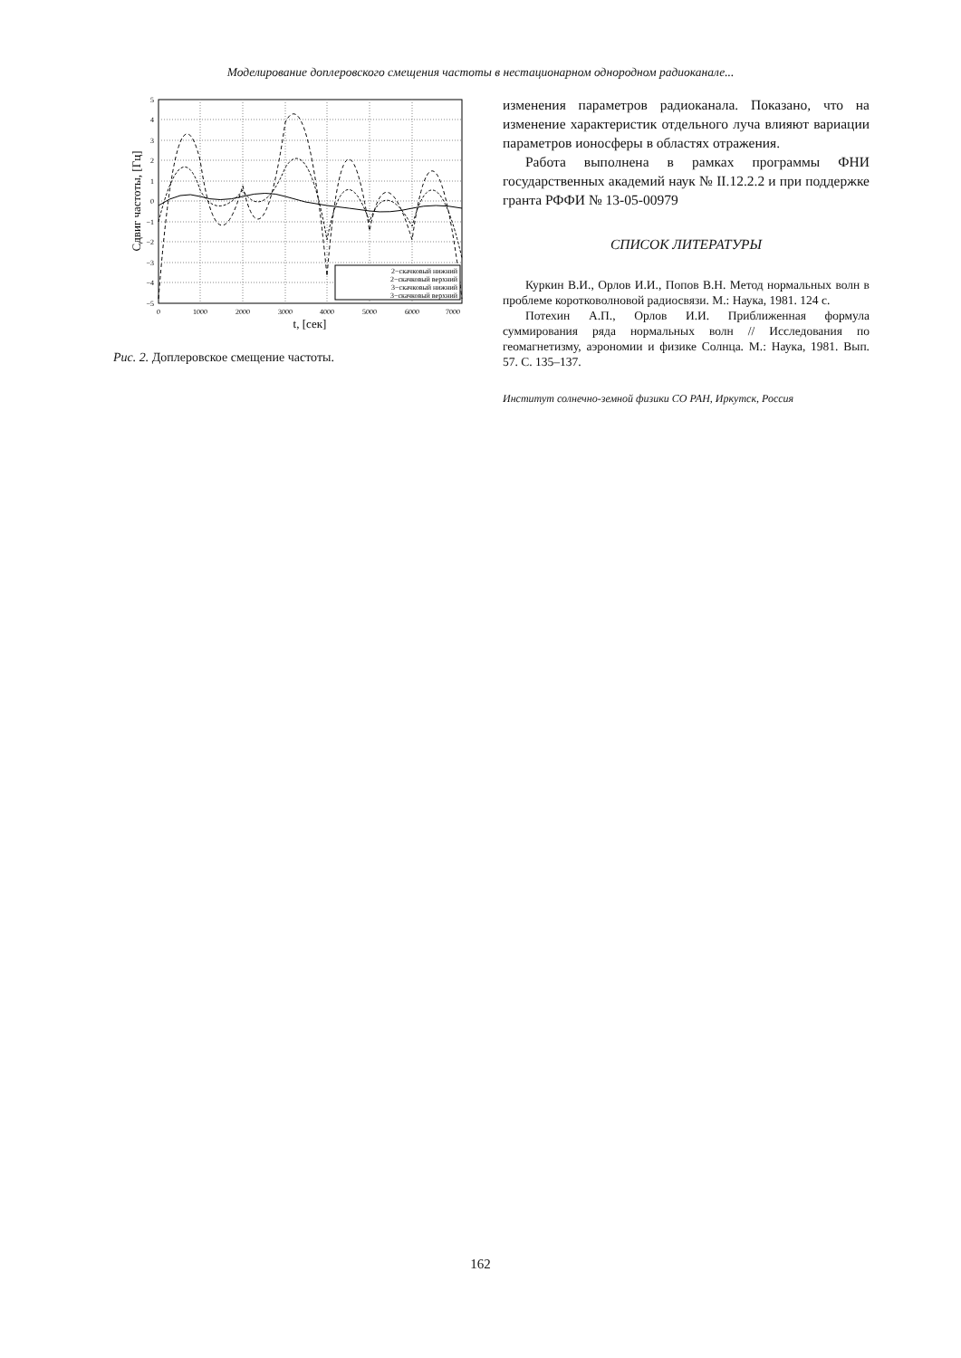Моделирование доплеровского смещения частоты в нестационарном однородном радиоканале...
5
4
3
2
1
0
−1
−2
−3
−4
−5
0
1000
2000
3000
4000
5000
6000
7000
t, [сек]
Сдвиг частоты, [Гц]
2−скачковый нижний
2−скачковый верхний
3−скачковый нижний
3−скачковый верхний
Рис. 2. Доплеровское смещение частоты.
изменения параметров радиоканала. Показано, что на изменение характеристик отдельного луча влияют вариации параметров ионосферы в областях отражения.
Работа выполнена в рамках программы ФНИ государственных академий наук № II.12.2.2 и при поддержке гранта РФФИ № 13-05-00979
СПИСОК ЛИТЕРАТУРЫ
Куркин В.И., Орлов И.И., Попов В.Н. Метод нормальных волн в проблеме коротковолновой радиосвязи. М.: Наука, 1981. 124 с.
Потехин А.П., Орлов И.И. Приближенная формула суммирования ряда нормальных волн // Исследования по геомагнетизму, аэрономии и физике Солнца. М.: Наука, 1981. Вып. 57. С. 135–137.
Институт солнечно-земной физики СО РАН, Иркутск, Россия
162